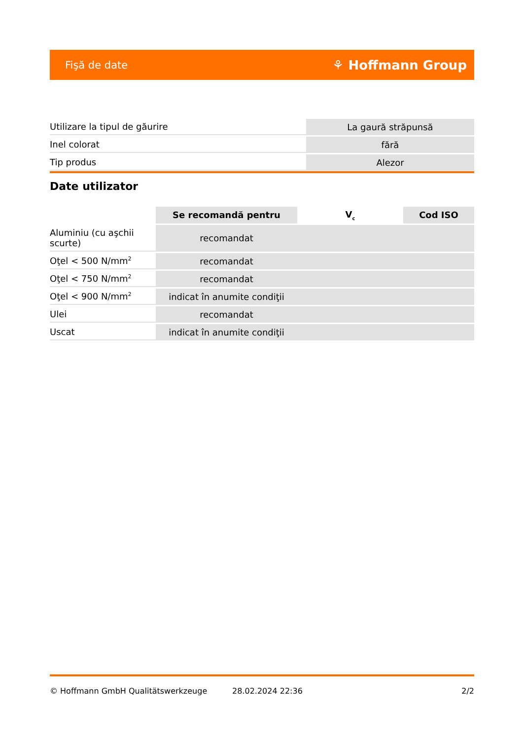Fişă de date ⚘ Hoffmann Group
| Utilizare la tipul de găurire | La gaură străpunsă |
| Inel colorat | fără |
| Tip produs | Alezor |
Date utilizator
| | Se recomandă pentru | V<sub>c</sub> | Cod ISO |
| --- | --- | --- | --- |
| Aluminiu (cu aşchii scurte) | recomandat | | |
| Oţel < 500 N/mm<sup>2</sup> | recomandat | | |
| Oţel < 750 N/mm<sup>2</sup> | recomandat | | |
| Oţel < 900 N/mm<sup>2</sup> | indicat în anumite condiţii | | |
| Ulei | recomandat | | |
| Uscat | indicat în anumite condiţii | | |
© Hoffmann GmbH Qualitätswerkzeuge 28.02.2024 22:36 2/2